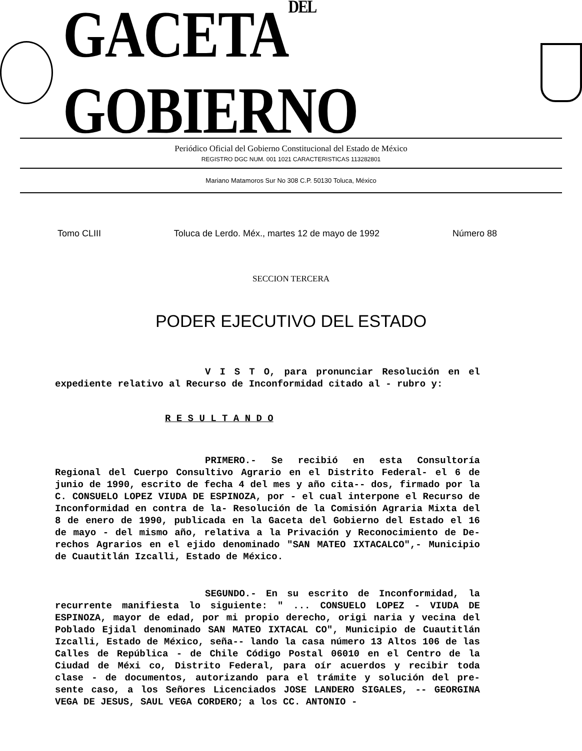GACETADEL GOBIERNO
Periódico Oficial del Gobierno Constitucional del Estado de México
REGISTRO DGC NUM. 001 1021 CARACTERISTICAS 113282801
Mariano Matamoros Sur No 308 C.P. 50130 Toluca, México
Tomo CLIII Toluca de Lerdo. Méx., martes 12 de mayo de 1992 Número 88
SECCION TERCERA
PODER EJECUTIVO DEL ESTADO
V I S T O, para pronunciar Resolución en el expediente relativo al Recurso de Inconformidad citado al - rubro y:
R E S U L T A N D O
PRIMERO.- Se recibió en esta Consultoría Regional del Cuerpo Consultivo Agrario en el Distrito Federal- el 6 de junio de 1990, escrito de fecha 4 del mes y año cita-- dos, firmado por la C. CONSUELO LOPEZ VIUDA DE ESPINOZA, por - el cual interpone el Recurso de Inconformidad en contra de la- Resolución de la Comisión Agraria Mixta del 8 de enero de 1990, publicada en la Gaceta del Gobierno del Estado el 16 de mayo - del mismo año, relativa a la Privación y Reconocimiento de De- rechos Agrarios en el ejido denominado "SAN MATEO IXTACALCO",- Municipio de Cuautitlán Izcalli, Estado de México.
SEGUNDO.- En su escrito de Inconformidad, la recurrente manifiesta lo siguiente: " ... CONSUELO LOPEZ - VIUDA DE ESPINOZA, mayor de edad, por mi propio derecho, origi naria y vecina del Poblado Ejidal denominado SAN MATEO IXTACAL CO", Municipio de Cuautitlán Izcalli, Estado de México, seña-- lando la casa número 13 Altos 106 de las Calles de República - de Chile Código Postal 06010 en el Centro de la Ciudad de Méxi co, Distrito Federal, para oír acuerdos y recibir toda clase - de documentos, autorizando para el trámite y solución del pre- sente caso, a los Señores Licenciados JOSE LANDERO SIGALES, -- GEORGINA VEGA DE JESUS, SAUL VEGA CORDERO; a los CC. ANTONIO -